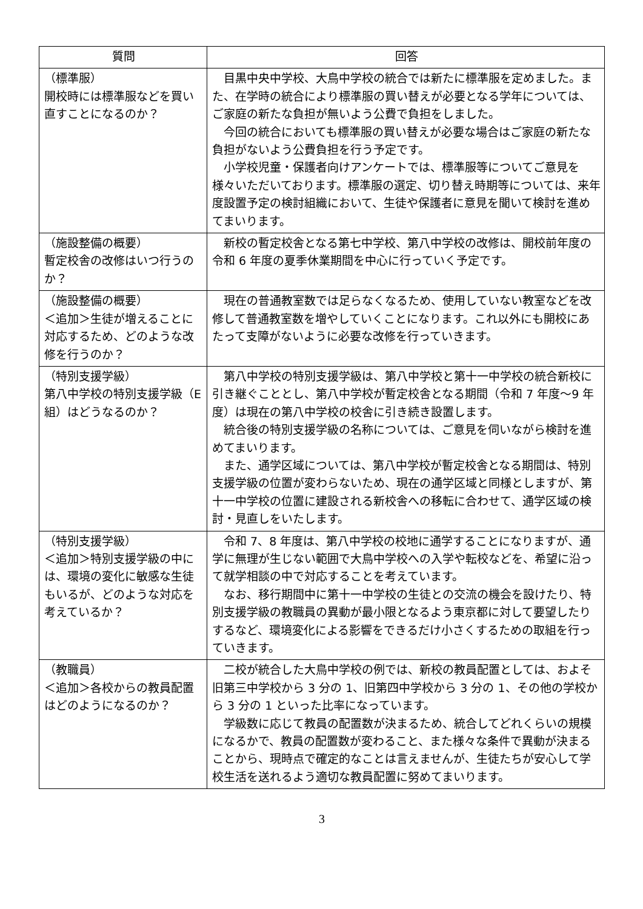| 質問 | 回答 |
| --- | --- |
| （標準服） 開校時には標準服などを買い直すことになるのか？ | 目黒中央中学校、大鳥中学校の統合では新たに標準服を定めました。また、在学時の統合により標準服の買い替えが必要となる学年については、ご家庭の新たな負担が無いよう公費で負担をしました。 今回の統合においても標準服の買い替えが必要な場合はご家庭の新たな負担がないよう公費負担を行う予定です。 小学校児童・保護者向けアンケートでは、標準服等についてご意見を様々いただいております。標準服の選定、切り替え時期等については、来年度設置予定の検討組織において、生徒や保護者に意見を聞いて検討を進めてまいります。 |
| （施設整備の概要） 暫定校舎の改修はいつ行うのか？ | 新校の暫定校舎となる第七中学校、第八中学校の改修は、開校前年度の令和 6 年度の夏季休業期間を中心に行っていく予定です。 |
| （施設整備の概要） ＜追加＞生徒が増えることに対応するため、どのような改修を行うのか？ | 現在の普通教室数では足らなくなるため、使用していない教室などを改修して普通教室数を増やしていくことになります。これ以外にも開校にあたって支障がないように必要な改修を行っていきます。 |
| （特別支援学級） 第八中学校の特別支援学級（E 組）はどうなるのか？ | 第八中学校の特別支援学級は、第八中学校と第十一中学校の統合新校に引き継ぐこととし、第八中学校が暫定校舎となる期間（令和 7 年度～9 年度）は現在の第八中学校の校舎に引き続き設置します。 統合後の特別支援学級の名称については、ご意見を伺いながら検討を進めてまいります。 また、通学区域については、第八中学校が暫定校舎となる期間は、特別支援学級の位置が変わらないため、現在の通学区域と同様としますが、第十一中学校の位置に建設される新校舎への移転に合わせて、通学区域の検討・見直しをいたします。 |
| （特別支援学級） ＜追加＞特別支援学級の中には、環境の変化に敏感な生徒もいるが、どのような対応を考えているか？ | 令和 7、8 年度は、第八中学校の校地に通学することになりますが、通学に無理が生じない範囲で大鳥中学校への入学や転校などを、希望に沿って就学相談の中で対応することを考えています。 なお、移行期間中に第十一中学校の生徒との交流の機会を設けたり、特別支援学級の教職員の異動が最小限となるよう東京都に対して要望したりするなど、環境変化による影響をできるだけ小さくするための取組を行っていきます。 |
| （教職員） ＜追加＞各校からの教員配置はどのようになるのか？ | 二校が統合した大鳥中学校の例では、新校の教員配置としては、およそ旧第三中学校から 3 分の 1、旧第四中学校から 3 分の 1、その他の学校から 3 分の 1 といった比率になっています。 学級数に応じて教員の配置数が決まるため、統合してどれくらいの規模になるかで、教員の配置数が変わること、また様々な条件で異動が決まることから、現時点で確定的なことは言えませんが、生徒たちが安心して学校生活を送れるよう適切な教員配置に努めてまいります。 |
3